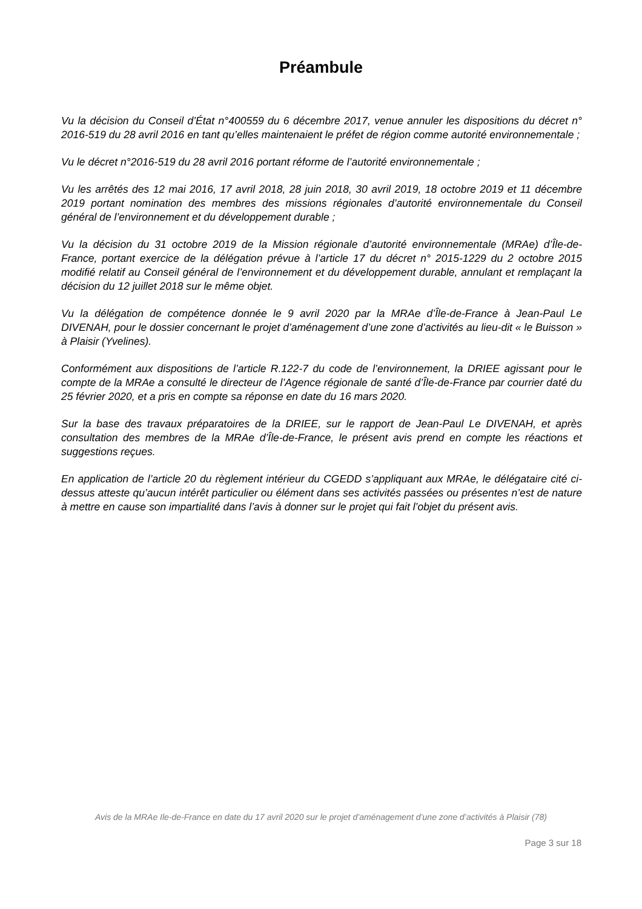Préambule
Vu la décision du Conseil d’État n°400559 du 6 décembre 2017, venue annuler les dispositions du décret n° 2016-519 du 28 avril 2016 en tant qu’elles maintenaient le préfet de région comme autorité environnementale ;
Vu le décret n°2016-519 du 28 avril 2016 portant réforme de l’autorité environnementale ;
Vu les arrêtés des 12 mai 2016, 17 avril 2018, 28 juin 2018, 30 avril 2019, 18 octobre 2019 et 11 décembre 2019 portant nomination des membres des missions régionales d’autorité environnementale du Conseil général de l’environnement et du développement durable ;
Vu la décision du 31 octobre 2019 de la Mission régionale d’autorité environnementale (MRAe) d’Île-de-France, portant exercice de la délégation prévue à l’article 17 du décret n° 2015-1229 du 2 octobre 2015 modifié relatif au Conseil général de l’environnement et du développement durable, annulant et remplaçant la décision du 12 juillet 2018 sur le même objet.
Vu la délégation de compétence donnée le 9 avril 2020 par la MRAe d’Île-de-France à Jean-Paul Le DIVENAH, pour le dossier concernant le projet d’aménagement d’une zone d’activités au lieu-dit « le Buisson » à Plaisir (Yvelines).
Conformément aux dispositions de l’article R.122-7 du code de l’environnement, la DRIEE agissant pour le compte de la MRAe a consulté le directeur de l’Agence régionale de santé d’Île-de-France par courrier daté du 25 février 2020, et a pris en compte sa réponse en date du 16 mars 2020.
Sur la base des travaux préparatoires de la DRIEE, sur le rapport de Jean-Paul Le DIVENAH, et après consultation des membres de la MRAe d’Île-de-France, le présent avis prend en compte les réactions et suggestions reçues.
En application de l’article 20 du règlement intérieur du CGEDD s’appliquant aux MRAe, le délégataire cité ci-dessus atteste qu’aucun intérêt particulier ou élément dans ses activités passées ou présentes n’est de nature à mettre en cause son impartialité dans l’avis à donner sur le projet qui fait l’objet du présent avis.
Avis de la MRAe Ile-de-France en date du 17 avril 2020 sur le projet d’aménagement d’une zone d’activités à Plaisir (78)
Page 3 sur 18